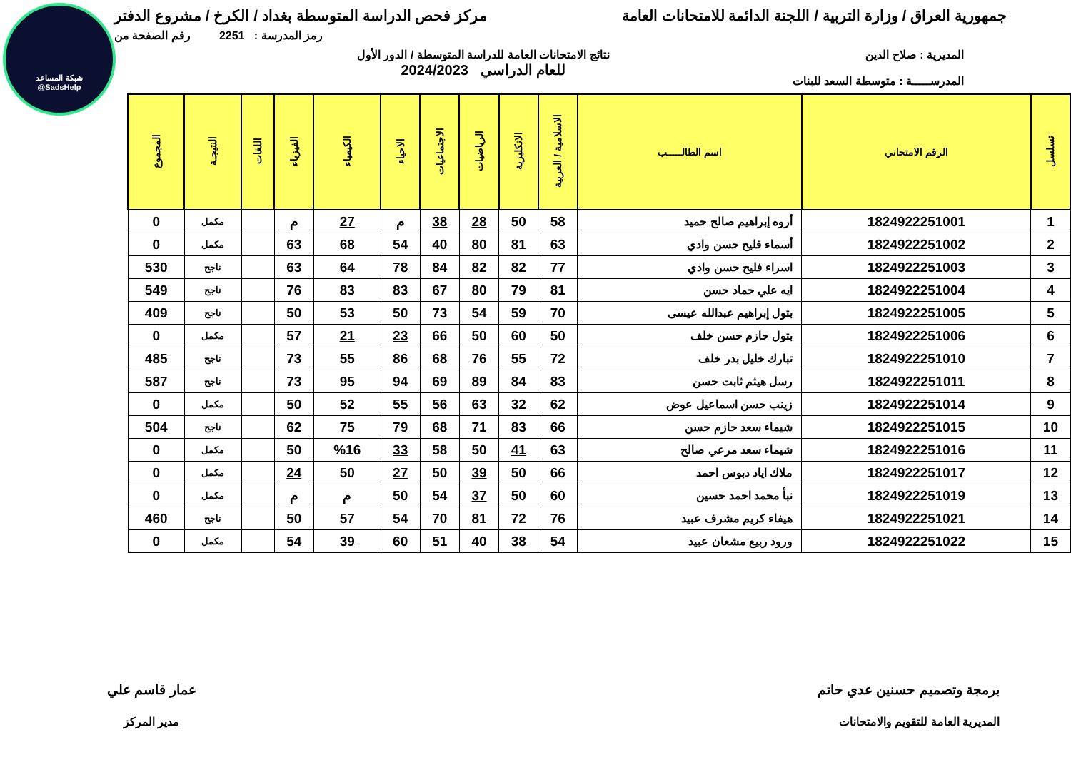شبكة المساعد
@SadsHelp
جمهورية العراق / وزارة التربية / اللجنة الدائمة للامتحانات العامة
مركز فحص الدراسة المتوسطة بغداد / الكرخ / مشروع الدفتر
رمز المدرسة : 2251 رقم الصفحة من
المديرية : صلاح الدين
المدرســـــة : متوسطة السعد للبنات
نتائج الامتحانات العامة للدراسة المتوسطة / الدور الأول
للعام الدراسي 2024/2023
| تسلسل | الرقم الامتحاني | اسم الطالـــــب | الاسلامية / العربية | الانكليزية | الرياضيات | الاجتماعيات | الاحياء | الكيمياء | الفيزياء | اللغات | النتيجـة | المجموع |
| --- | --- | --- | --- | --- | --- | --- | --- | --- | --- | --- | --- | --- |
| 1 | 1824922251001 | أروه إبراهيم صالح حميد | 58 | 50 | 28 | 38 | م | 27 | م | | مكمل | 0 |
| 2 | 1824922251002 | أسماء فليح حسن وادي | 63 | 81 | 80 | 40 | 54 | 68 | 63 | | مكمل | 0 |
| 3 | 1824922251003 | اسراء فليح حسن وادي | 77 | 82 | 82 | 84 | 78 | 64 | 63 | | ناجح | 530 |
| 4 | 1824922251004 | ايه علي حماد حسن | 81 | 79 | 80 | 67 | 83 | 83 | 76 | | ناجح | 549 |
| 5 | 1824922251005 | بتول إبراهيم عبدالله عيسى | 70 | 59 | 54 | 73 | 50 | 53 | 50 | | ناجح | 409 |
| 6 | 1824922251006 | بتول حازم حسن خلف | 50 | 60 | 50 | 66 | 23 | 21 | 57 | | مكمل | 0 |
| 7 | 1824922251010 | تبارك خليل بدر خلف | 72 | 55 | 76 | 68 | 86 | 55 | 73 | | ناجح | 485 |
| 8 | 1824922251011 | رسل هيثم ثابت حسن | 83 | 84 | 89 | 69 | 94 | 95 | 73 | | ناجح | 587 |
| 9 | 1824922251014 | زينب حسن اسماعيل عوض | 62 | 32 | 63 | 56 | 55 | 52 | 50 | | مكمل | 0 |
| 10 | 1824922251015 | شيماء سعد حازم حسن | 66 | 83 | 71 | 68 | 79 | 75 | 62 | | ناجح | 504 |
| 11 | 1824922251016 | شيماء سعد مرعي صالح | 63 | 41 | 50 | 58 | 33 | %16 | 50 | | مكمل | 0 |
| 12 | 1824922251017 | ملاك اياد دبوس احمد | 66 | 50 | 39 | 50 | 27 | 50 | 24 | | مكمل | 0 |
| 13 | 1824922251019 | نبأ محمد احمد حسين | 60 | 50 | 37 | 54 | 50 | م | م | | مكمل | 0 |
| 14 | 1824922251021 | هيفاء كريم مشرف عبيد | 76 | 72 | 81 | 70 | 54 | 57 | 50 | | ناجح | 460 |
| 15 | 1824922251022 | ورود ربيع مشعان عبيد | 54 | 38 | 40 | 51 | 60 | 39 | 54 | | مكمل | 0 |
برمجة وتصميم حسنين عدي حاتم
المديرية العامة للتقويم والامتحانات
عمار قاسم علي
مدير المركز